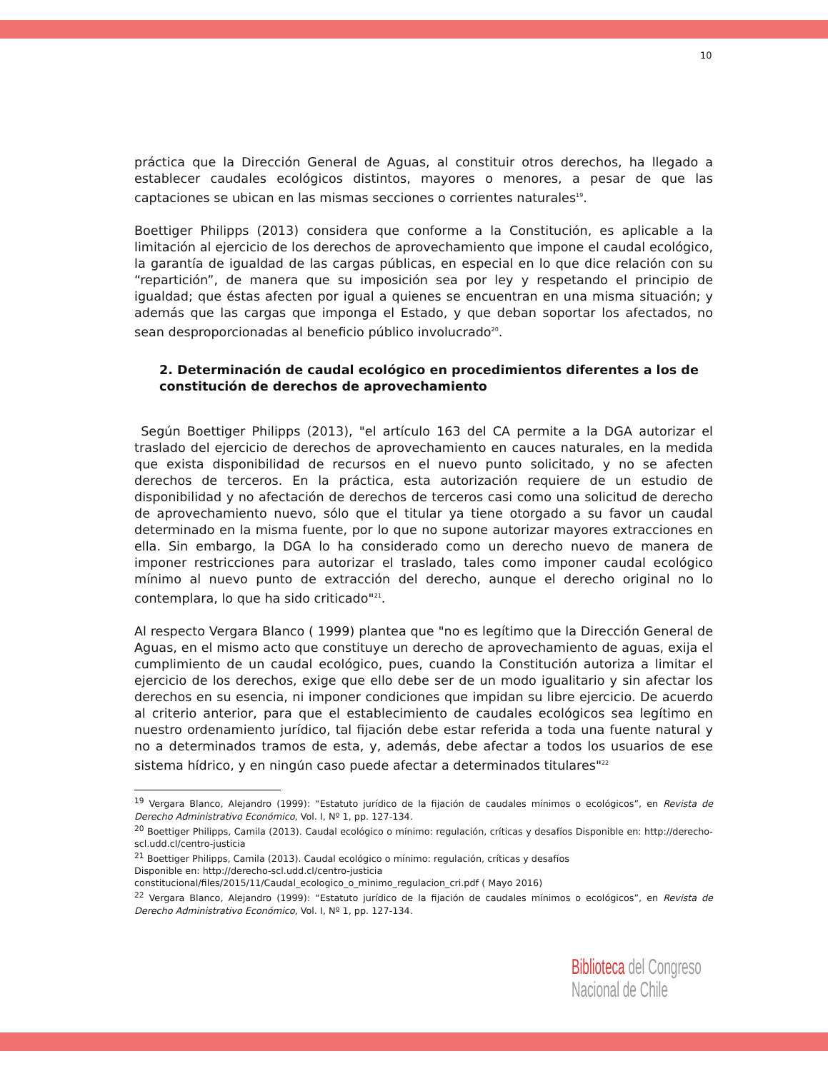10
práctica que la Dirección General de Aguas, al constituir otros derechos, ha llegado a establecer caudales ecológicos distintos, mayores o menores, a pesar de que las captaciones se ubican en las mismas secciones o corrientes naturales<sup>19</sup>.
Boettiger Philipps (2013) considera que conforme a la Constitución, es aplicable a la limitación al ejercicio de los derechos de aprovechamiento que impone el caudal ecológico, la garantía de igualdad de las cargas públicas, en especial en lo que dice relación con su “repartición”, de manera que su imposición sea por ley y respetando el principio de igualdad; que éstas afecten por igual a quienes se encuentran en una misma situación; y además que las cargas que imponga el Estado, y que deban soportar los afectados, no sean desproporcionadas al beneficio público involucrado<sup>20</sup>.
2. Determinación de caudal ecológico en procedimientos diferentes a los de constitución de derechos de aprovechamiento
Según Boettiger Philipps (2013), "el artículo 163 del CA permite a la DGA autorizar el traslado del ejercicio de derechos de aprovechamiento en cauces naturales, en la medida que exista disponibilidad de recursos en el nuevo punto solicitado, y no se afecten derechos de terceros. En la práctica, esta autorización requiere de un estudio de disponibilidad y no afectación de derechos de terceros casi como una solicitud de derecho de aprovechamiento nuevo, sólo que el titular ya tiene otorgado a su favor un caudal determinado en la misma fuente, por lo que no supone autorizar mayores extracciones en ella. Sin embargo, la DGA lo ha considerado como un derecho nuevo de manera de imponer restricciones para autorizar el traslado, tales como imponer caudal ecológico mínimo al nuevo punto de extracción del derecho, aunque el derecho original no lo contemplara, lo que ha sido criticado"<sup>21</sup>.
Al respecto Vergara Blanco ( 1999) plantea que "no es legítimo que la Dirección General de Aguas, en el mismo acto que constituye un derecho de aprovechamiento de aguas, exija el cumplimiento de un caudal ecológico, pues, cuando la Constitución autoriza a limitar el ejercicio de los derechos, exige que ello debe ser de un modo igualitario y sin afectar los derechos en su esencia, ni imponer condiciones que impidan su libre ejercicio. De acuerdo al criterio anterior, para que el establecimiento de caudales ecológicos sea legítimo en nuestro ordenamiento jurídico, tal fijación debe estar referida a toda una fuente natural y no a determinados tramos de esta, y, además, debe afectar a todos los usuarios de ese sistema hídrico, y en ningún caso puede afectar a determinados titulares"<sup>22</sup>
<sup>19</sup> Vergara Blanco, Alejandro (1999): “Estatuto jurídico de la fijación de caudales mínimos o ecológicos”, en Revista de Derecho Administrativo Económico, Vol. I, Nº 1, pp. 127-134.
<sup>20</sup> Boettiger Philipps, Camila (2013). Caudal ecológico o mínimo: regulación, críticas y desafíos Disponible en: http://derecho-scl.udd.cl/centro-justicia
<sup>21</sup> Boettiger Philipps, Camila (2013). Caudal ecológico o mínimo: regulación, críticas y desafíos
Disponible en: http://derecho-scl.udd.cl/centro-justicia
constitucional/files/2015/11/Caudal_ecologico_o_minimo_regulacion_cri.pdf ( Mayo 2016)
<sup>22</sup> Vergara Blanco, Alejandro (1999): “Estatuto jurídico de la fijación de caudales mínimos o ecológicos”, en Revista de Derecho Administrativo Económico, Vol. I, Nº 1, pp. 127-134.
Biblioteca del Congreso Nacional de Chile